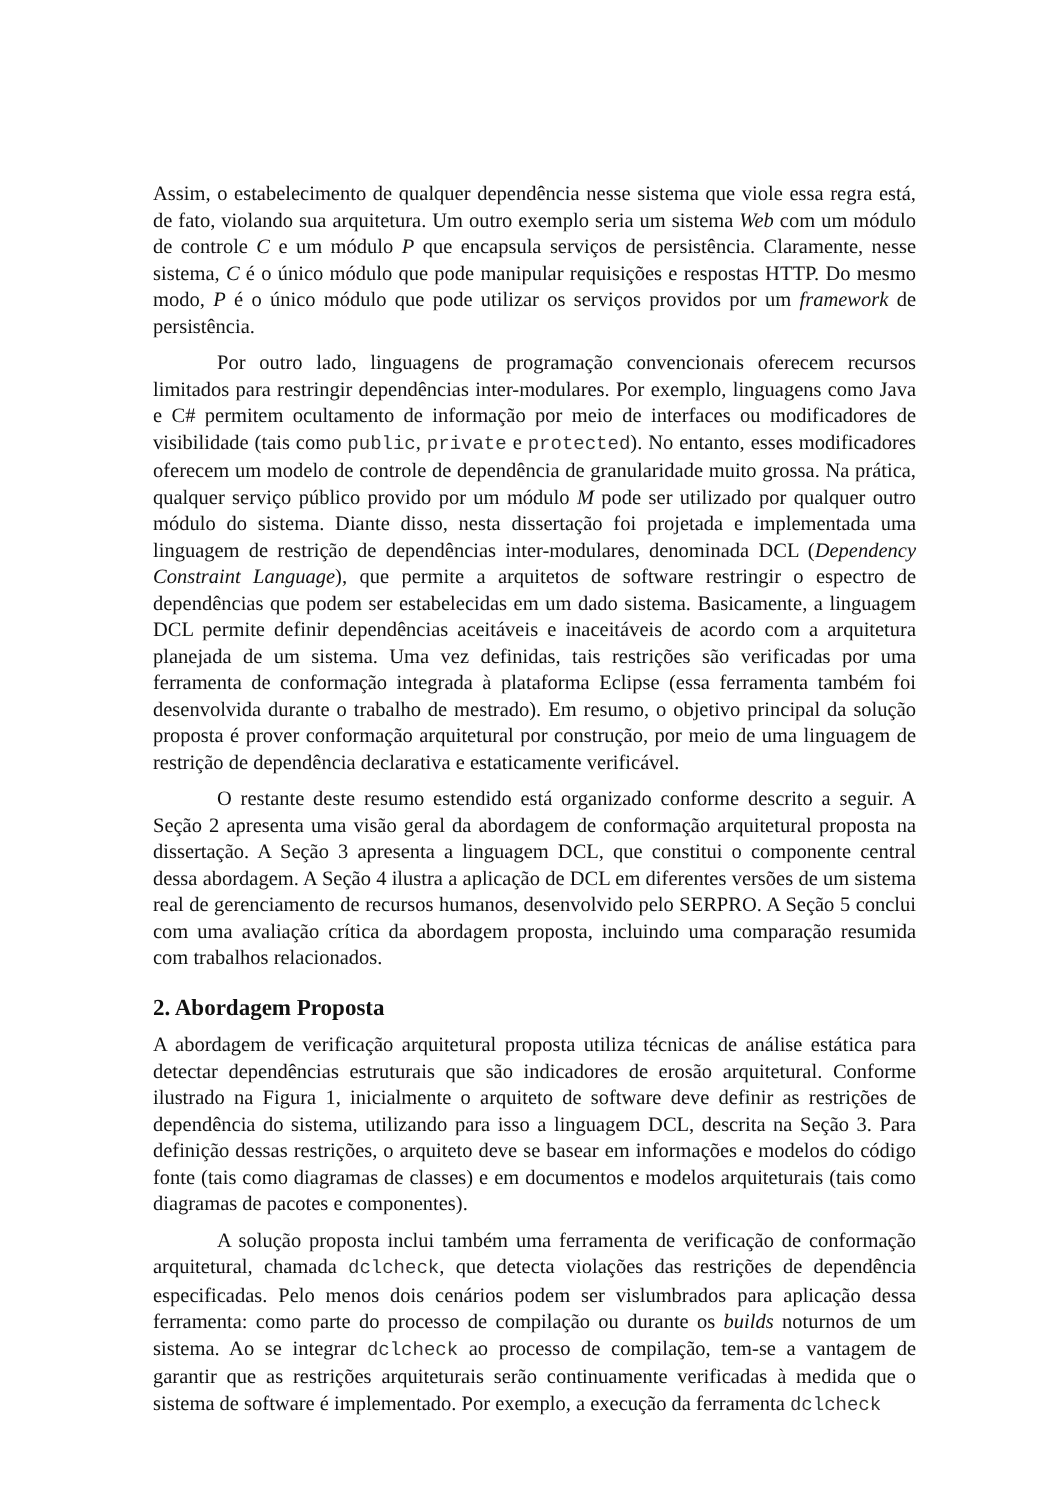Assim, o estabelecimento de qualquer dependência nesse sistema que viole essa regra está, de fato, violando sua arquitetura. Um outro exemplo seria um sistema Web com um módulo de controle C e um módulo P que encapsula serviços de persistência. Claramente, nesse sistema, C é o único módulo que pode manipular requisições e respostas HTTP. Do mesmo modo, P é o único módulo que pode utilizar os serviços providos por um framework de persistência.
Por outro lado, linguagens de programação convencionais oferecem recursos limitados para restringir dependências inter-modulares. Por exemplo, linguagens como Java e C# permitem ocultamento de informação por meio de interfaces ou modificadores de visibilidade (tais como public, private e protected). No entanto, esses modificadores oferecem um modelo de controle de dependência de granularidade muito grossa. Na prática, qualquer serviço público provido por um módulo M pode ser utilizado por qualquer outro módulo do sistema. Diante disso, nesta dissertação foi projetada e implementada uma linguagem de restrição de dependências inter-modulares, denominada DCL (Dependency Constraint Language), que permite a arquitetos de software restringir o espectro de dependências que podem ser estabelecidas em um dado sistema. Basicamente, a linguagem DCL permite definir dependências aceitáveis e inaceitáveis de acordo com a arquitetura planejada de um sistema. Uma vez definidas, tais restrições são verificadas por uma ferramenta de conformação integrada à plataforma Eclipse (essa ferramenta também foi desenvolvida durante o trabalho de mestrado). Em resumo, o objetivo principal da solução proposta é prover conformação arquitetural por construção, por meio de uma linguagem de restrição de dependência declarativa e estaticamente verificável.
O restante deste resumo estendido está organizado conforme descrito a seguir. A Seção 2 apresenta uma visão geral da abordagem de conformação arquitetural proposta na dissertação. A Seção 3 apresenta a linguagem DCL, que constitui o componente central dessa abordagem. A Seção 4 ilustra a aplicação de DCL em diferentes versões de um sistema real de gerenciamento de recursos humanos, desenvolvido pelo SERPRO. A Seção 5 conclui com uma avaliação crítica da abordagem proposta, incluindo uma comparação resumida com trabalhos relacionados.
2. Abordagem Proposta
A abordagem de verificação arquitetural proposta utiliza técnicas de análise estática para detectar dependências estruturais que são indicadores de erosão arquitetural. Conforme ilustrado na Figura 1, inicialmente o arquiteto de software deve definir as restrições de dependência do sistema, utilizando para isso a linguagem DCL, descrita na Seção 3. Para definição dessas restrições, o arquiteto deve se basear em informações e modelos do código fonte (tais como diagramas de classes) e em documentos e modelos arquiteturais (tais como diagramas de pacotes e componentes).
A solução proposta inclui também uma ferramenta de verificação de conformação arquitetural, chamada dclcheck, que detecta violações das restrições de dependência especificadas. Pelo menos dois cenários podem ser vislumbrados para aplicação dessa ferramenta: como parte do processo de compilação ou durante os builds noturnos de um sistema. Ao se integrar dclcheck ao processo de compilação, tem-se a vantagem de garantir que as restrições arquiteturais serão continuamente verificadas à medida que o sistema de software é implementado. Por exemplo, a execução da ferramenta dclcheck